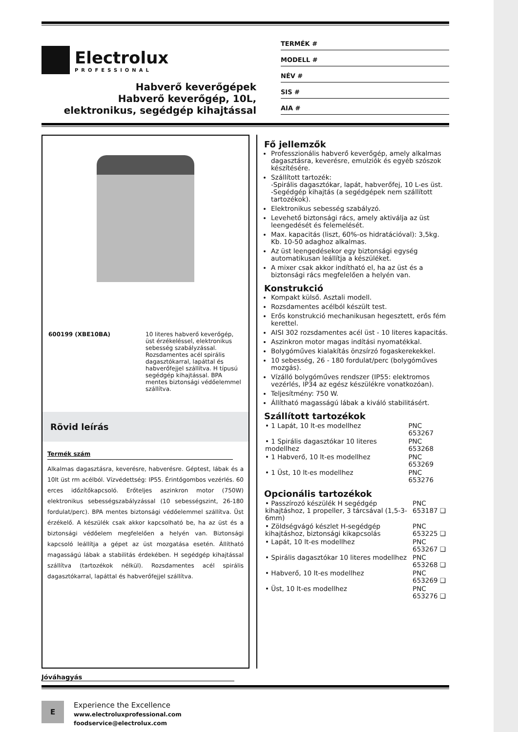Electrolux
PROFESSIONAL
Habverő keverőgépek
Habverő keverőgép, 10L,
elektronikus, segédgép kihajtással
TERMÉK #
MODELL #
NÉV #
SIS #
AIA #
600199 (XBE10BA) 10 literes habverő keverőgép, üst érzékeléssel, elektronikus sebesség szabályzással. Rozsdamentes acél spirális dagasztókarral, lapáttal és habverőfejjel szállítva. H típusú segédgép kihajtással. BPA mentes biztonsági védőelemmel szállítva.
Rövid leírás
Termék szám
Alkalmas dagasztásra, keverésre, habverésre. Géptest, lábak és a 10lt üst rm acélból. Vízvédettség: IP55. Érintőgombos vezérlés. 60 erces időzítőkapcsoló. Erőteljes aszinkron motor (750W) elektronikus sebességszabályzással (10 sebességszint, 26-180 fordulat/perc). BPA mentes biztonsági védőelemmel szállítva. Üst érzékelő. A készülék csak akkor kapcsolható be, ha az üst és a biztonsági védőelem megfelelően a helyén van. Biztonsági kapcsoló leállítja a gépet az üst mozgatása esetén. Állítható magasságú lábak a stabilitás érdekében. H segédgép kihajtással szállítva (tartozékok nélkül). Rozsdamentes acél spirális dagasztókarral, lapáttal és habverőfejjel szállítva.
Fő jellemzők
Professzionális habverő keverőgép, amely alkalmas dagasztásra, keverésre, emulziók és egyéb szószok készítésére.
Szállított tartozék:
-Spirális dagasztókar, lapát, habverőfej, 10 L-es üst.
-Segédgép kihajtás (a segédgépek nem szállított tartozékok).
Elektronikus sebesség szabályzó.
Levehető biztonsági rács, amely aktiválja az üst leengedését és felemelését.
Max. kapacitás (liszt, 60%-os hidratációval): 3,5kg. Kb. 10-50 adaghoz alkalmas.
Az üst leengedésekor egy biztonsági egység automatikusan leállítja a készüléket.
A mixer csak akkor indítható el, ha az üst és a biztonsági rács megfelelően a helyén van.
Konstrukció
Kompakt külső. Asztali modell.
Rozsdamentes acélból készült test.
Erős konstrukció mechanikusan hegesztett, erős fém kerettel.
AISI 302 rozsdamentes acél üst - 10 literes kapacitás.
Aszinkron motor magas indítási nyomatékkal.
Bolygóműves kialakítás önzsírzó fogaskerekekkel.
10 sebesség, 26 - 180 fordulat/perc (bolygóműves mozgás).
Vízálló bolygóműves rendszer (IP55: elektromos vezérlés, IP34 az egész készülékre vonatkozóan).
Teljesítmény: 750 W.
Állítható magasságú lábak a kiváló stabilitásért.
Szállított tartozékok
| • 1 Lapát, 10 lt-es modellhez | PNC 653267 |
| • 1 Spirális dagasztókar 10 literes modellhez | PNC 653268 |
| • 1 Habverő, 10 lt-es modellhez | PNC 653269 |
| • 1 Üst, 10 lt-es modellhez | PNC 653276 |
Opcionális tartozékok
| • Passzírozó készülék H segédgép kihajtáshoz, 1 propeller, 3 tárcsával (1,5-3-6mm) | PNC 653187 ❑ |
| • Zöldségvágó készlet H-segédgép kihajtáshoz, biztonsági kikapcsolás | PNC 653225 ❑ |
| • Lapát, 10 lt-es modellhez | PNC 653267 ❑ |
| • Spirális dagasztókar 10 literes modellhez | PNC 653268 ❑ |
| • Habverő, 10 lt-es modellhez | PNC 653269 ❑ |
| • Üst, 10 lt-es modellhez | PNC 653276 ❑ |
Jóváhagyás
E
Experience the Excellence
www.electroluxprofessional.com
foodservice@electrolux.com